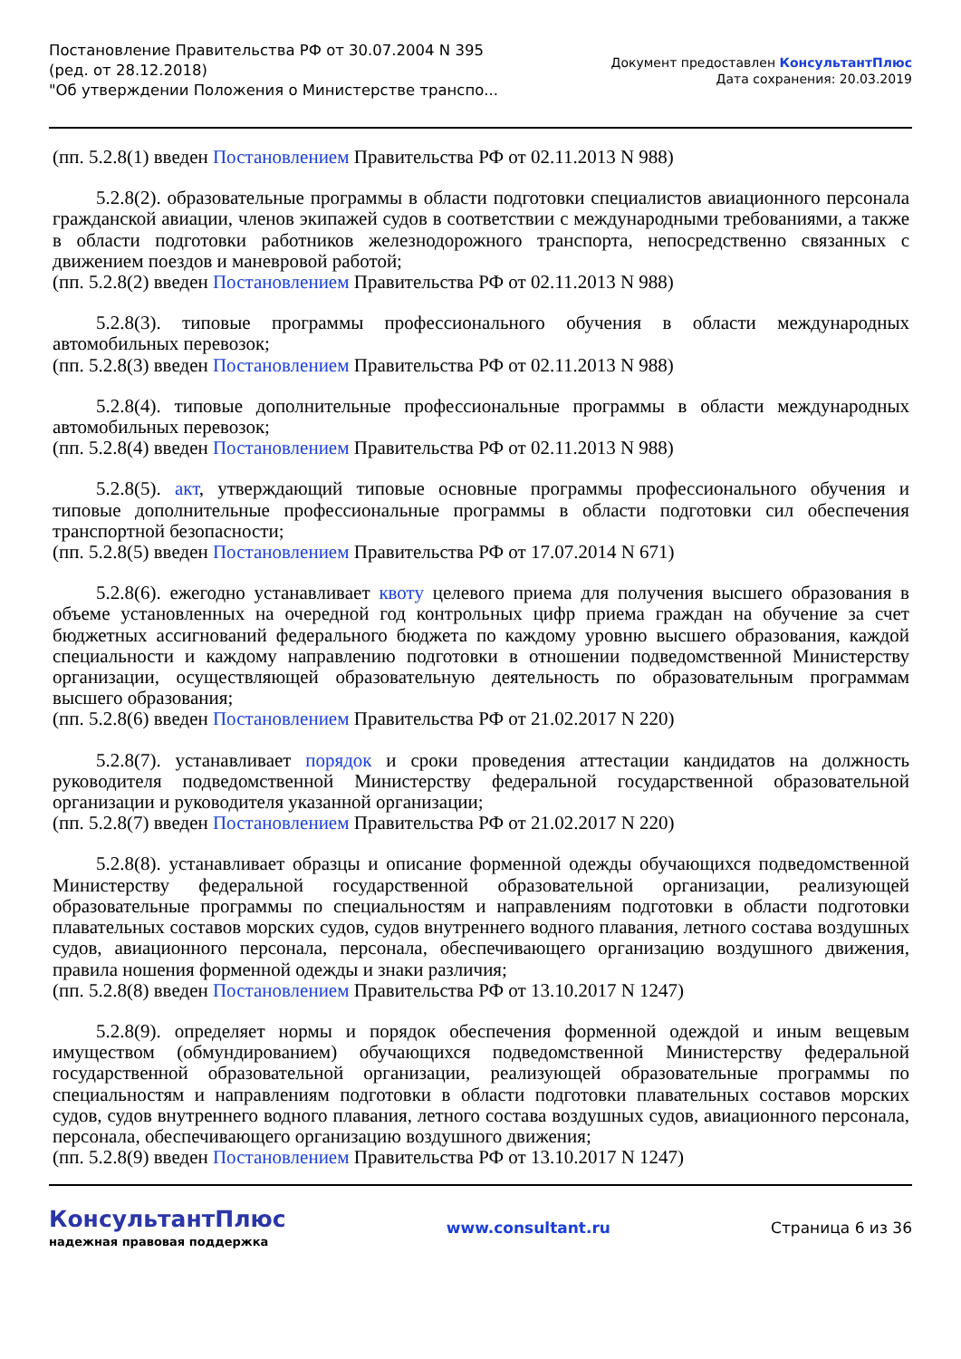Постановление Правительства РФ от 30.07.2004 N 395
(ред. от 28.12.2018)
"Об утверждении Положения о Министерстве транспо...
Документ предоставлен КонсультантПлюс
Дата сохранения: 20.03.2019
(пп. 5.2.8(1) введен Постановлением Правительства РФ от 02.11.2013 N 988)
5.2.8(2). образовательные программы в области подготовки специалистов авиационного персонала гражданской авиации, членов экипажей судов в соответствии с международными требованиями, а также в области подготовки работников железнодорожного транспорта, непосредственно связанных с движением поездов и маневровой работой;
(пп. 5.2.8(2) введен Постановлением Правительства РФ от 02.11.2013 N 988)
5.2.8(3). типовые программы профессионального обучения в области международных автомобильных перевозок;
(пп. 5.2.8(3) введен Постановлением Правительства РФ от 02.11.2013 N 988)
5.2.8(4). типовые дополнительные профессиональные программы в области международных автомобильных перевозок;
(пп. 5.2.8(4) введен Постановлением Правительства РФ от 02.11.2013 N 988)
5.2.8(5). акт, утверждающий типовые основные программы профессионального обучения и типовые дополнительные профессиональные программы в области подготовки сил обеспечения транспортной безопасности;
(пп. 5.2.8(5) введен Постановлением Правительства РФ от 17.07.2014 N 671)
5.2.8(6). ежегодно устанавливает квоту целевого приема для получения высшего образования в объеме установленных на очередной год контрольных цифр приема граждан на обучение за счет бюджетных ассигнований федерального бюджета по каждому уровню высшего образования, каждой специальности и каждому направлению подготовки в отношении подведомственной Министерству организации, осуществляющей образовательную деятельность по образовательным программам высшего образования;
(пп. 5.2.8(6) введен Постановлением Правительства РФ от 21.02.2017 N 220)
5.2.8(7). устанавливает порядок и сроки проведения аттестации кандидатов на должность руководителя подведомственной Министерству федеральной государственной образовательной организации и руководителя указанной организации;
(пп. 5.2.8(7) введен Постановлением Правительства РФ от 21.02.2017 N 220)
5.2.8(8). устанавливает образцы и описание форменной одежды обучающихся подведомственной Министерству федеральной государственной образовательной организации, реализующей образовательные программы по специальностям и направлениям подготовки в области подготовки плавательных составов морских судов, судов внутреннего водного плавания, летного состава воздушных судов, авиационного персонала, персонала, обеспечивающего организацию воздушного движения, правила ношения форменной одежды и знаки различия;
(пп. 5.2.8(8) введен Постановлением Правительства РФ от 13.10.2017 N 1247)
5.2.8(9). определяет нормы и порядок обеспечения форменной одеждой и иным вещевым имуществом (обмундированием) обучающихся подведомственной Министерству федеральной государственной образовательной организации, реализующей образовательные программы по специальностям и направлениям подготовки в области подготовки плавательных составов морских судов, судов внутреннего водного плавания, летного состава воздушных судов, авиационного персонала, персонала, обеспечивающего организацию воздушного движения;
(пп. 5.2.8(9) введен Постановлением Правительства РФ от 13.10.2017 N 1247)
КонсультантПлюс
надежная правовая поддержка
www.consultant.ru Страница 6 из 36